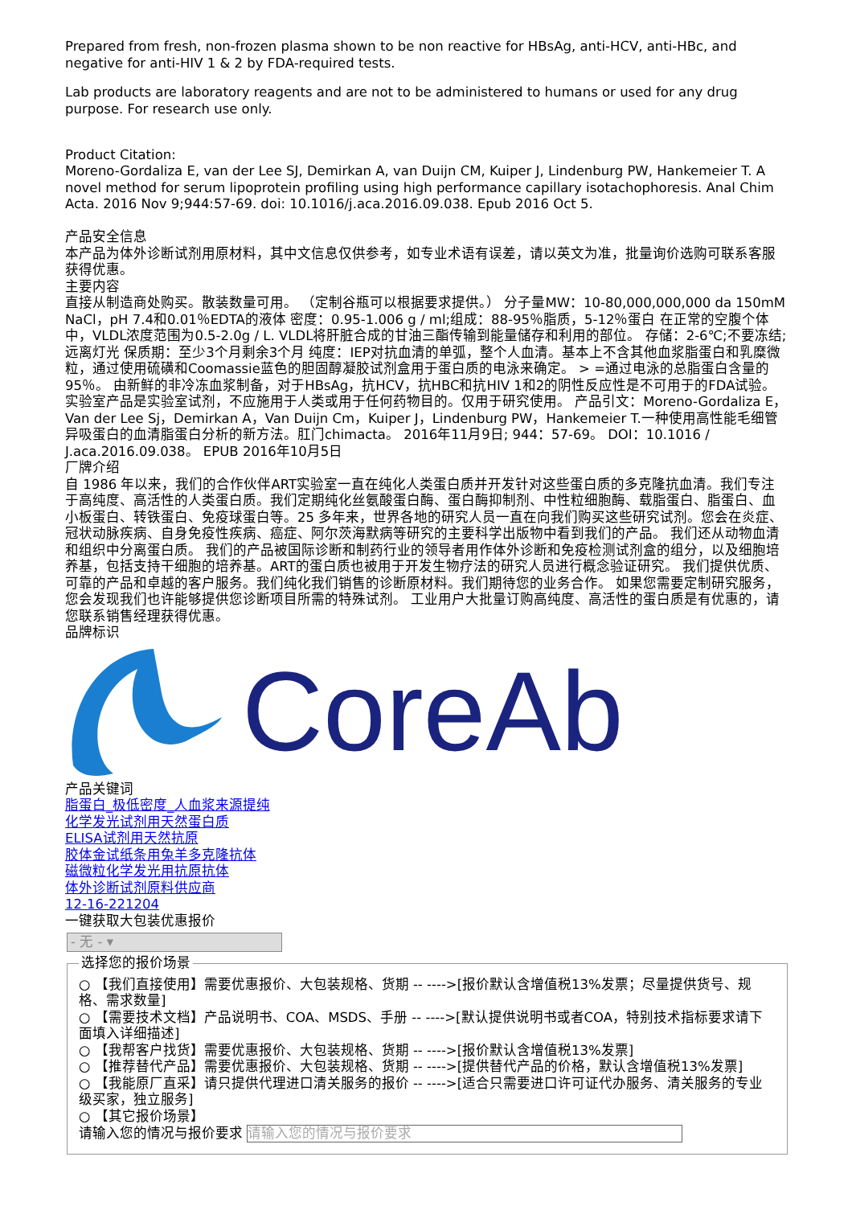Prepared from fresh, non-frozen plasma shown to be non reactive for HBsAg, anti-HCV, anti-HBc, and negative for anti-HIV 1 & 2 by FDA-required tests.
Lab products are laboratory reagents and are not to be administered to humans or used for any drug purpose. For research use only.
Product Citation:
Moreno-Gordaliza E, van der Lee SJ, Demirkan A, van Duijn CM, Kuiper J, Lindenburg PW, Hankemeier T. A novel method for serum lipoprotein profiling using high performance capillary isotachophoresis. Anal Chim Acta. 2016 Nov 9;944:57-69. doi: 10.1016/j.aca.2016.09.038. Epub 2016 Oct 5.
产品安全信息
本产品为体外诊断试剂用原材料，其中文信息仅供参考，如专业术语有误差，请以英文为准，批量询价选购可联系客服获得优惠。
主要内容
直接从制造商处购买。散装数量可用。 （定制谷瓶可以根据要求提供。） 分子量MW：10-80,000,000,000 da 150mM NaCl，pH 7.4和0.01％EDTA的液体 密度：0.95-1.006 g / ml;组成：88-95％脂质，5-12％蛋白 在正常的空腹个体中，VLDL浓度范围为0.5-2.0g / L. VLDL将肝脏合成的甘油三酯传输到能量储存和利用的部位。 存储：2-6℃;不要冻结;远离灯光 保质期：至少3个月剩余3个月 纯度：IEP对抗血清的单弧，整个人血清。基本上不含其他血浆脂蛋白和乳糜微粒，通过使用硫磺和Coomassie蓝色的胆固醇凝胶试剂盒用于蛋白质的电泳来确定。 > =通过电泳的总脂蛋白含量的95％。 由新鲜的非冷冻血浆制备，对于HBsAg，抗HCV，抗HBC和抗HIV 1和2的阴性反应性是不可用于的FDA试验。 实验室产品是实验室试剂，不应施用于人类或用于任何药物目的。仅用于研究使用。 产品引文：Moreno-Gordaliza E，Van der Lee Sj，Demirkan A，Van Duijn Cm，Kuiper J，Lindenburg PW，Hankemeier T.一种使用高性能毛细管异吸蛋白的血清脂蛋白分析的新方法。肛门chimacta。 2016年11月9日; 944：57-69。 DOI：10.1016 / J.aca.2016.09.038。 EPUB 2016年10月5日
厂牌介绍
自 1986 年以来，我们的合作伙伴ART实验室一直在纯化人类蛋白质并开发针对这些蛋白质的多克隆抗血清。我们专注于高纯度、高活性的人类蛋白质。我们定期纯化丝氨酸蛋白酶、蛋白酶抑制剂、中性粒细胞酶、载脂蛋白、脂蛋白、血小板蛋白、转铁蛋白、免疫球蛋白等。25 多年来，世界各地的研究人员一直在向我们购买这些研究试剂。您会在炎症、冠状动脉疾病、自身免疫性疾病、癌症、阿尔茨海默病等研究的主要科学出版物中看到我们的产品。 我们还从动物血清和组织中分离蛋白质。 我们的产品被国际诊断和制药行业的领导者用作体外诊断和免疫检测试剂盒的组分，以及细胞培养基，包括支持干细胞的培养基。ART的蛋白质也被用于开发生物疗法的研究人员进行概念验证研究。 我们提供优质、可靠的产品和卓越的客户服务。我们纯化我们销售的诊断原材料。我们期待您的业务合作。 如果您需要定制研究服务，您会发现我们也许能够提供您诊断项目所需的特殊试剂。 工业用户大批量订购高纯度、高活性的蛋白质是有优惠的，请您联系销售经理获得优惠。
品牌标识
CoreAb
产品关键词
脂蛋白_极低密度_人血浆来源提纯
化学发光试剂用天然蛋白质
ELISA试剂用天然抗原
胶体金试纸条用兔羊多克隆抗体
磁微粒化学发光用抗原抗体
体外诊断试剂原料供应商
12-16-221204
一键获取大包装优惠报价
- 无 - ▾
选择您的报价场景
○ 【我们直接使用】需要优惠报价、大包装规格、货期 -- ---->[报价默认含增值税13%发票；尽量提供货号、规格、需求数量]
○ 【需要技术文档】产品说明书、COA、MSDS、手册 -- ---->[默认提供说明书或者COA，特别技术指标要求请下面填入详细描述]
○ 【我帮客户找货】需要优惠报价、大包装规格、货期 -- ---->[报价默认含增值税13%发票]
○ 【推荐替代产品】需要优惠报价、大包装规格、货期 -- ---->[提供替代产品的价格，默认含增值税13%发票]
○ 【我能原厂直采】请只提供代理进口清关服务的报价 -- ---->[适合只需要进口许可证代办服务、清关服务的专业级买家，独立服务]
○ 【其它报价场景】
请输入您的情况与报价要求 请输入您的情况与报价要求